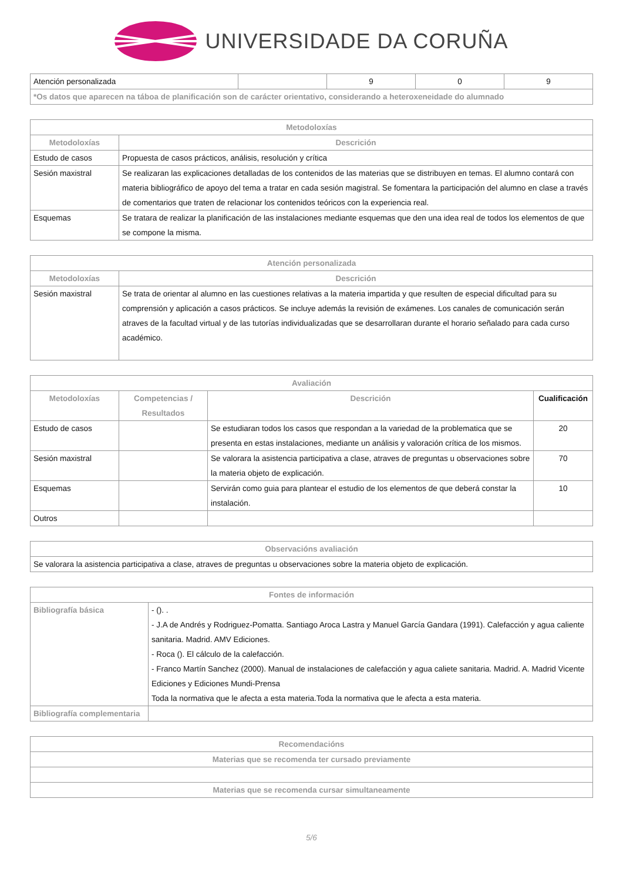UNIVERSIDADE DA CORUÑA
| Atención personalizada | | 9 | 0 | 9 |
| *Os datos que aparecen na táboa de planificación son de carácter orientativo, considerando a heteroxeneidade do alumnado | | | | |
| Metodoloxías | |
| --- | --- |
| Metodoloxías | Descrición |
| Estudo de casos | Propuesta de casos prácticos, análisis, resolución y crítica |
| Sesión maxistral | Se realizaran las explicaciones detalladas de los contenidos de las materias que se distribuyen en temas. El alumno contará con materia bibliográfico de apoyo del tema a tratar en cada sesión magistral. Se fomentara la participación del alumno en clase a través de comentarios que traten de relacionar los contenidos teóricos con la experiencia real. |
| Esquemas | Se tratara de realizar la planificación de las instalaciones mediante esquemas que den una idea real de todos los elementos de que se compone la misma. |
| Atención personalizada | |
| --- | --- |
| Metodoloxías | Descrición |
| Sesión maxistral | Se trata de orientar al alumno en las cuestiones relativas a la materia impartida y que resulten de especial dificultad para su comprensión y aplicación a casos prácticos. Se incluye además la revisión de exámenes. Los canales de comunicación serán atraves de la facultad virtual y de las tutorías individualizadas que se desarrollaran durante el horario señalado para cada curso académico. |
| Avaliación | | | |
| --- | --- | --- | --- |
| Metodoloxías | Competencias / Resultados | Descrición | Cualificación |
| Estudo de casos | | Se estudiaran todos los casos que respondan a la variedad de la problematica que se presenta en estas instalaciones, mediante un análisis y valoración crítica de los mismos. | 20 |
| Sesión maxistral | | Se valorara la asistencia participativa a clase, atraves de preguntas u observaciones sobre la materia objeto de explicación. | 70 |
| Esquemas | | Servirán como guia para plantear el estudio de los elementos de que deberá constar la instalación. | 10 |
| Outros | | | |
| Observacións avaliación |
| --- |
| Se valorara la asistencia participativa a clase, atraves de preguntas u observaciones sobre la materia objeto de explicación. |
| Fontes de información | |
| --- | --- |
| Bibliografía básica | - (). . - J.A de Andrés y Rodriguez-Pomatta. Santiago Aroca Lastra y Manuel García Gandara (1991). Calefacción y agua caliente sanitaria. Madrid. AMV Ediciones. - Roca (). El cálculo de la calefacción. - Franco Martín Sanchez (2000). Manual de instalaciones de calefacción y agua caliete sanitaria. Madrid. A. Madrid Vicente Ediciones y Ediciones Mundi-Prensa Toda la normativa que le afecta a esta materia.Toda la normativa que le afecta a esta materia. |
| Bibliografía complementaria | |
| Recomendacións |
| --- |
| Materias que se recomenda ter cursado previamente |
| Materias que se recomenda cursar simultaneamente |
5/6